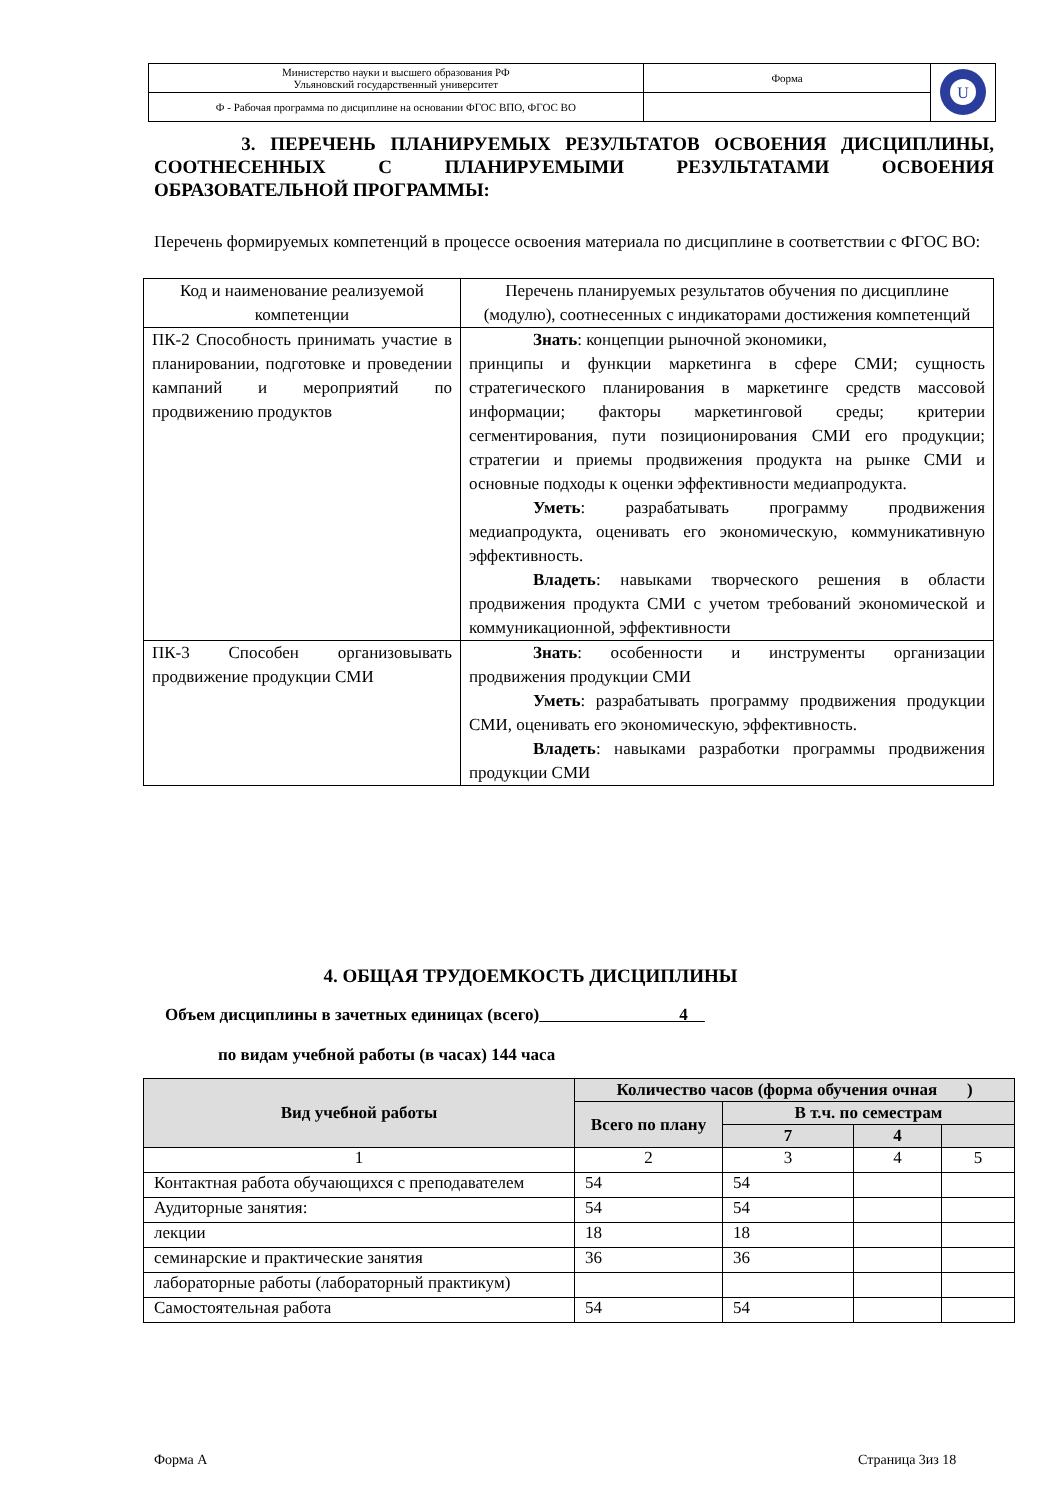| Министерство науки и высшего образования РФ Ульяновский государственный университет | Форма | U |
| Ф - Рабочая программа по дисциплине на основании ФГОС ВПО, ФГОС ВО | | |
3. ПЕРЕЧЕНЬ ПЛАНИРУЕМЫХ РЕЗУЛЬТАТОВ ОСВОЕНИЯ ДИСЦИПЛИНЫ, СООТНЕСЕННЫХ С ПЛАНИРУЕМЫМИ РЕЗУЛЬТАТАМИ ОСВОЕНИЯ ОБРАЗОВАТЕЛЬНОЙ ПРОГРАММЫ:
Перечень формируемых компетенций в процессе освоения материала по дисциплине в соответствии с ФГОС ВО:
| Код и наименование реализуемой компетенции | Перечень планируемых результатов обучения по дисциплине (модулю), соотнесенных с индикаторами достижения компетенций |
| ПК-2 Способность принимать участие в планировании, подготовке и проведении кампаний и мероприятий по продвижению продуктов | Знать : концепции рыночной экономики, принципы и функции маркетинга в сфере СМИ; сущность стратегического планирования в маркетинге средств массовой информации; факторы маркетинговой среды; критерии сегментирования, пути позиционирования СМИ его продукции; стратегии и приемы продвижения продукта на рынке СМИ и основные подходы к оценки эффективности медиапродукта. Уметь : разрабатывать программу продвижения медиапродукта, оценивать его экономическую, коммуникативную эффективность. Владеть : навыками творческого решения в области продвижения продукта СМИ с учетом требований экономической и коммуникационной, эффективности |
| ПК-3 Способен организовывать продвижение продукции СМИ | Знать : особенности и инструменты организации продвижения продукции СМИ Уметь : разрабатывать программу продвижения продукции СМИ, оценивать его экономическую, эффективность. Владеть : навыками разработки программы продвижения продукции СМИ |
4. ОБЩАЯ ТРУДОЕМКОСТЬ ДИСЦИПЛИНЫ
Объем дисциплины в зачетных единицах (всего) 4
по видам учебной работы (в часах) 144 часа
| Вид учебной работы | Количество часов (форма обучения очная ) | | | |
| --- | --- | --- | --- | --- |
| | Всего по плану | В т.ч. по семестрам | | |
| | | 7 | 4 | |
| 1 | 2 | 3 | 4 | 5 |
| Контактная работа обучающихся с преподавателем | 54 | 54 | | |
| Аудиторные занятия: | 54 | 54 | | |
| лекции | 18 | 18 | | |
| семинарские и практические занятия | 36 | 36 | | |
| лабораторные работы (лабораторный практикум) | | | | |
| Самостоятельная работа | 54 | 54 | | |
Форма А Страница 3из 18